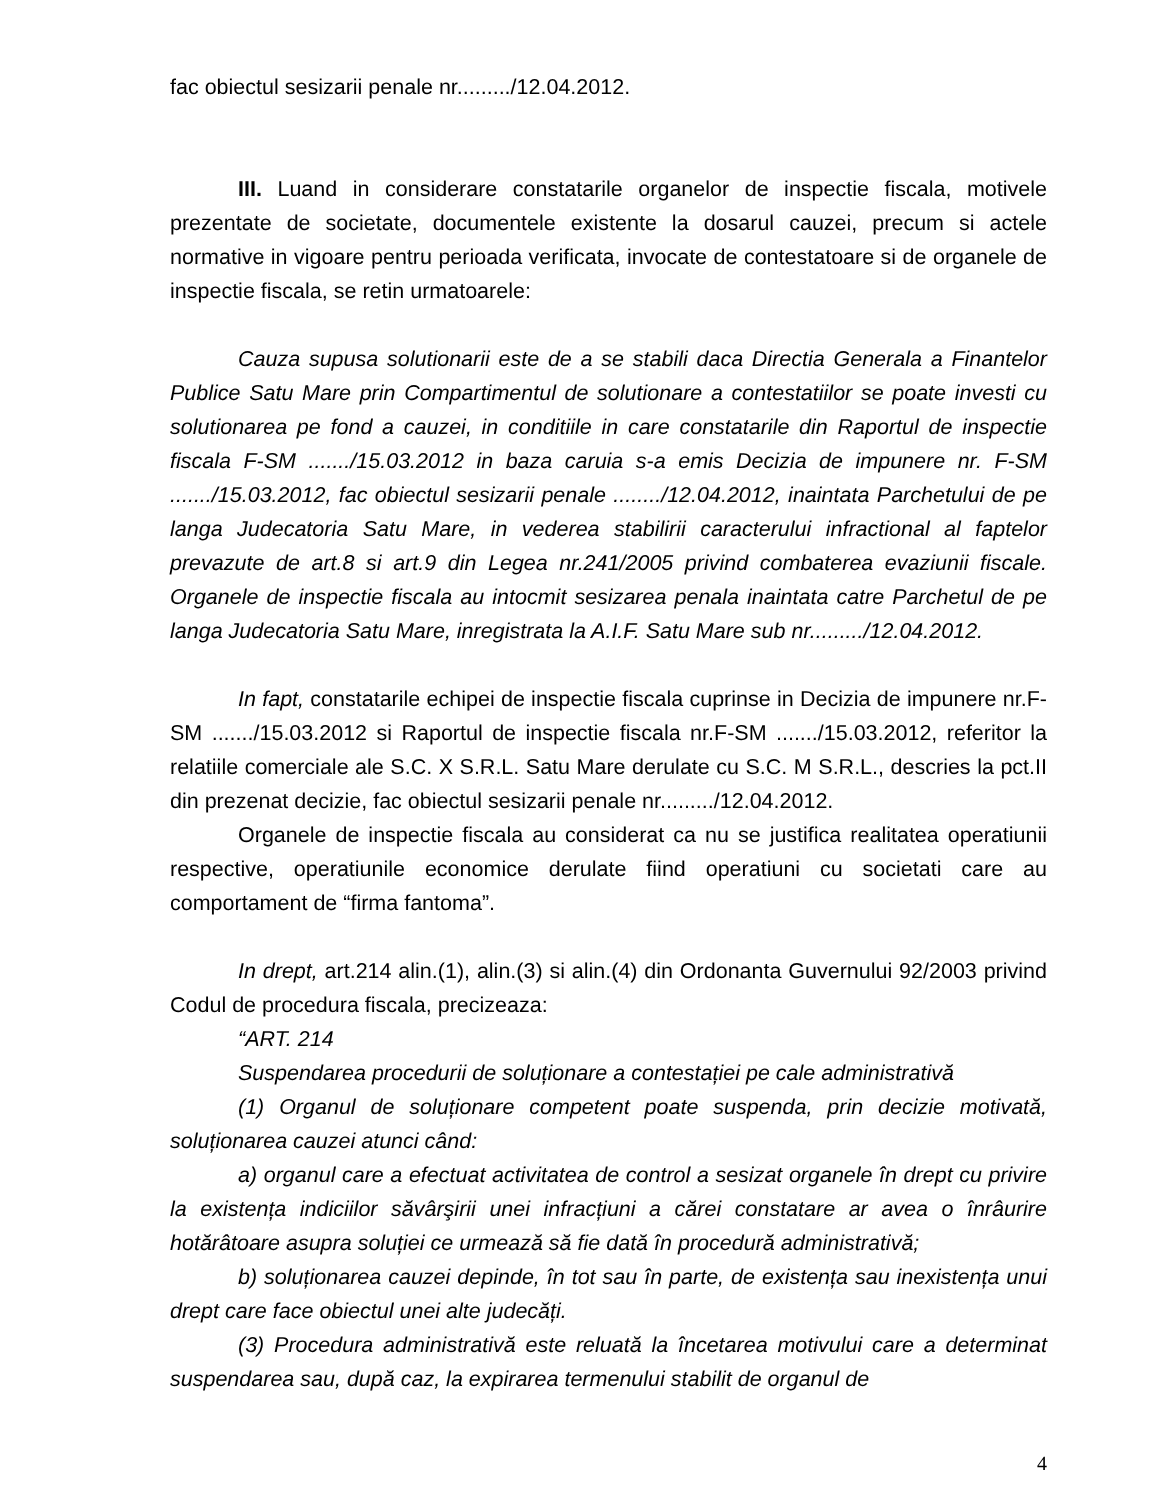fac obiectul sesizarii penale nr........./12.04.2012.
III. Luand in considerare constatarile organelor de inspectie fiscala, motivele prezentate de societate, documentele existente la dosarul cauzei, precum si actele normative in vigoare pentru perioada verificata, invocate de contestatoare si de organele de inspectie fiscala, se retin urmatoarele:
Cauza supusa solutionarii este de a se stabili daca Directia Generala a Finantelor Publice Satu Mare prin Compartimentul de solutionare a contestatiilor se poate investi cu solutionarea pe fond a cauzei, in conditiile in care constatarile din Raportul de inspectie fiscala F-SM ......./15.03.2012 in baza caruia s-a emis Decizia de impunere nr. F-SM ......./15.03.2012, fac obiectul sesizarii penale ......../12.04.2012, inaintata Parchetului de pe langa Judecatoria Satu Mare, in vederea stabilirii caracterului infractional al faptelor prevazute de art.8 si art.9 din Legea nr.241/2005 privind combaterea evaziunii fiscale. Organele de inspectie fiscala au intocmit sesizarea penala inaintata catre Parchetul de pe langa Judecatoria Satu Mare, inregistrata la A.I.F. Satu Mare sub nr........./12.04.2012.
In fapt, constatarile echipei de inspectie fiscala cuprinse in Decizia de impunere nr.F-SM ......./15.03.2012 si Raportul de inspectie fiscala nr.F-SM ......./15.03.2012, referitor la relatiile comerciale ale S.C. X S.R.L. Satu Mare derulate cu S.C. M S.R.L., descries la pct.II din prezenat decizie, fac obiectul sesizarii penale nr........./12.04.2012.
Organele de inspectie fiscala au considerat ca nu se justifica realitatea operatiunii respective, operatiunile economice derulate fiind operatiuni cu societati care au comportament de “firma fantoma”.
In drept, art.214 alin.(1), alin.(3) si alin.(4) din Ordonanta Guvernului 92/2003 privind Codul de procedura fiscala, precizeaza:
“ART. 214
Suspendarea procedurii de soluționare a contestației pe cale administrativă
(1) Organul de soluționare competent poate suspenda, prin decizie motivată, soluționarea cauzei atunci când:
a) organul care a efectuat activitatea de control a sesizat organele în drept cu privire la existența indiciilor săvârşirii unei infracțiuni a cărei constatare ar avea o înrâurire hotărâtoare asupra soluției ce urmează să fie dată în procedură administrativă;
b) soluționarea cauzei depinde, în tot sau în parte, de existența sau inexistența unui drept care face obiectul unei alte judecăți.
(3) Procedura administrativă este reluată la încetarea motivului care a determinat suspendarea sau, după caz, la expirarea termenului stabilit de organul de
4